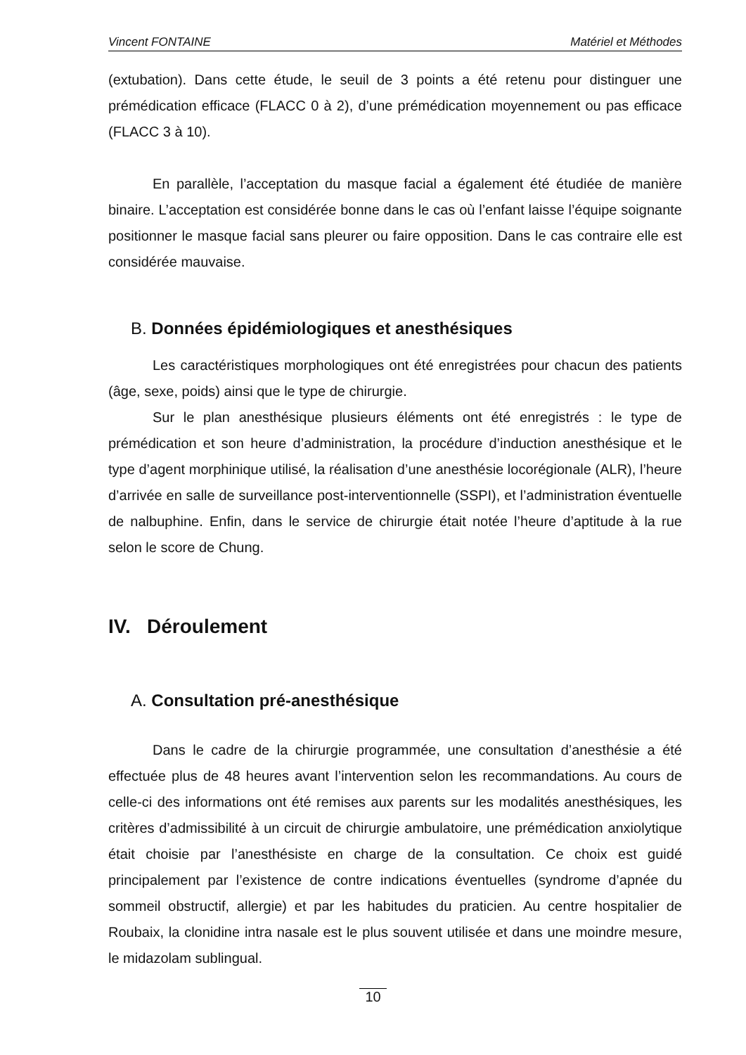Vincent FONTAINE Matériel et Méthodes
(extubation). Dans cette étude, le seuil de 3 points a été retenu pour distinguer une prémédication efficace (FLACC 0 à 2), d’une prémédication moyennement ou pas efficace (FLACC 3 à 10).
En parallèle, l’acceptation du masque facial a également été étudiée de manière binaire. L’acceptation est considérée bonne dans le cas où l’enfant laisse l’équipe soignante positionner le masque facial sans pleurer ou faire opposition. Dans le cas contraire elle est considérée mauvaise.
B. Données épidémiologiques et anesthésiques
Les caractéristiques morphologiques ont été enregistrées pour chacun des patients (âge, sexe, poids) ainsi que le type de chirurgie.
Sur le plan anesthésique plusieurs éléments ont été enregistrés : le type de prémédication et son heure d’administration, la procédure d’induction anesthésique et le type d’agent morphinique utilisé, la réalisation d’une anesthésie locorégionale (ALR), l’heure d’arrivée en salle de surveillance post-interventionnelle (SSPI), et l’administration éventuelle de nalbuphine. Enfin, dans le service de chirurgie était notée l’heure d’aptitude à la rue selon le score de Chung.
IV. Déroulement
A. Consultation pré-anesthésique
Dans le cadre de la chirurgie programmée, une consultation d’anesthésie a été effectuée plus de 48 heures avant l’intervention selon les recommandations. Au cours de celle-ci des informations ont été remises aux parents sur les modalités anesthésiques, les critères d’admissibilité à un circuit de chirurgie ambulatoire, une prémédication anxiolytique était choisie par l’anesthésiste en charge de la consultation. Ce choix est guidé principalement par l’existence de contre indications éventuelles (syndrome d’apnée du sommeil obstructif, allergie) et par les habitudes du praticien. Au centre hospitalier de Roubaix, la clonidine intra nasale est le plus souvent utilisée et dans une moindre mesure, le midazolam sublingual.
10